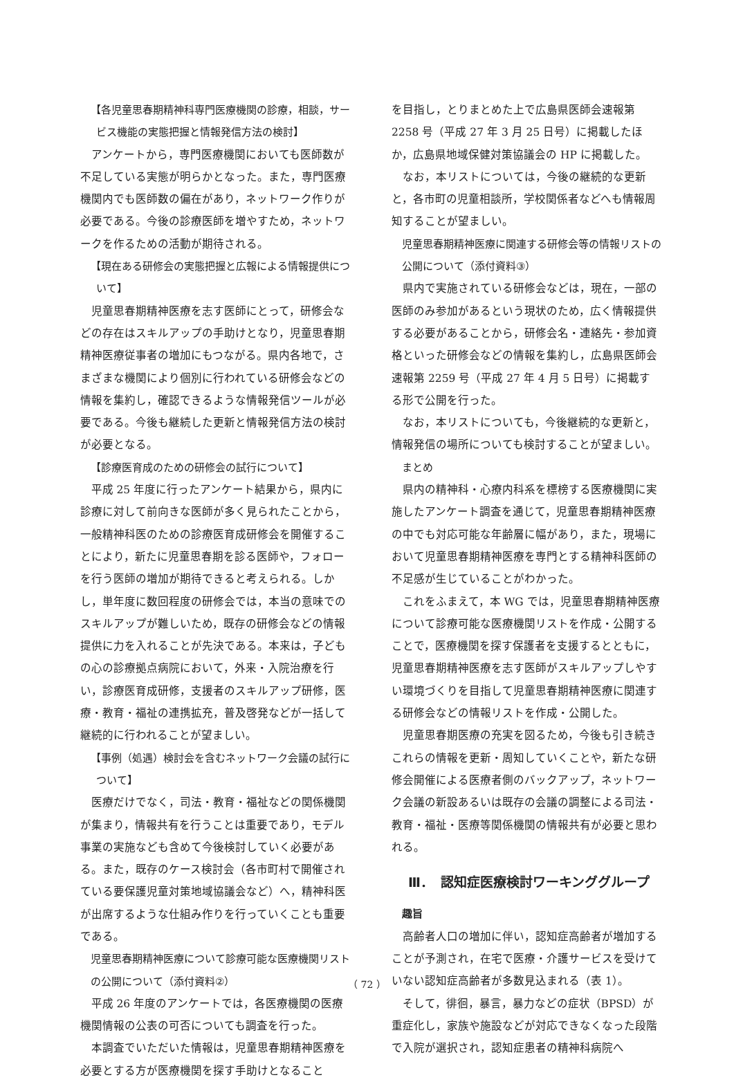【各児童思春期精神科専門医療機関の診療，相談，サービス機能の実態把握と情報発信方法の検討】
アンケートから，専門医療機関においても医師数が不足している実態が明らかとなった。また，専門医療機関内でも医師数の偏在があり，ネットワーク作りが必要である。今後の診療医師を増やすため，ネットワークを作るための活動が期待される。
【現在ある研修会の実態把握と広報による情報提供について】
児童思春期精神医療を志す医師にとって，研修会などの存在はスキルアップの手助けとなり，児童思春期精神医療従事者の増加にもつながる。県内各地で，さまざまな機関により個別に行われている研修会などの情報を集約し，確認できるような情報発信ツールが必要である。今後も継続した更新と情報発信方法の検討が必要となる。
【診療医育成のための研修会の試行について】
平成 25 年度に行ったアンケート結果から，県内に診療に対して前向きな医師が多く見られたことから，一般精神科医のための診療医育成研修会を開催することにより，新たに児童思春期を診る医師や，フォローを行う医師の増加が期待できると考えられる。しかし，単年度に数回程度の研修会では，本当の意味でのスキルアップが難しいため，既存の研修会などの情報提供に力を入れることが先決である。本来は，子どもの心の診療拠点病院において，外来・入院治療を行い，診療医育成研修，支援者のスキルアップ研修，医療・教育・福祉の連携拡充，普及啓発などが一括して継続的に行われることが望ましい。
【事例（処遇）検討会を含むネットワーク会議の試行について】
医療だけでなく，司法・教育・福祉などの関係機関が集まり，情報共有を行うことは重要であり，モデル事業の実施なども含めて今後検討していく必要がある。また，既存のケース検討会（各市町村で開催されている要保護児童対策地域協議会など）へ，精神科医が出席するような仕組み作りを行っていくことも重要である。
児童思春期精神医療について診療可能な医療機関リストの公開について（添付資料②）
平成 26 年度のアンケートでは，各医療機関の医療機関情報の公表の可否についても調査を行った。
本調査でいただいた情報は，児童思春期精神医療を必要とする方が医療機関を探す手助けとなること
を目指し，とりまとめた上で広島県医師会速報第 2258 号（平成 27 年 3 月 25 日号）に掲載したほか，広島県地域保健対策協議会の HP に掲載した。
なお，本リストについては，今後の継続的な更新と，各市町の児童相談所，学校関係者などへも情報周知することが望ましい。
児童思春期精神医療に関連する研修会等の情報リストの公開について（添付資料③）
県内で実施されている研修会などは，現在，一部の医師のみ参加があるという現状のため，広く情報提供する必要があることから，研修会名・連絡先・参加資格といった研修会などの情報を集約し，広島県医師会速報第 2259 号（平成 27 年 4 月 5 日号）に掲載する形で公開を行った。
なお，本リストについても，今後継続的な更新と，情報発信の場所についても検討することが望ましい。
まとめ
県内の精神科・心療内科系を標榜する医療機関に実施したアンケート調査を通じて，児童思春期精神医療の中でも対応可能な年齢層に幅があり，また，現場において児童思春期精神医療を専門とする精神科医師の不足感が生じていることがわかった。
これをふまえて，本 WG では，児童思春期精神医療について診療可能な医療機関リストを作成・公開することで，医療機関を探す保護者を支援するとともに，児童思春期精神医療を志す医師がスキルアップしやすい環境づくりを目指して児童思春期精神医療に関連する研修会などの情報リストを作成・公開した。
児童思春期医療の充実を図るため，今後も引き続きこれらの情報を更新・周知していくことや，新たな研修会開催による医療者側のバックアップ，ネットワーク会議の新設あるいは既存の会議の調整による司法・教育・福祉・医療等関係機関の情報共有が必要と思われる。
Ⅲ．　認知症医療検討ワーキンググループ
趣旨
高齢者人口の増加に伴い，認知症高齢者が増加することが予測され，在宅で医療・介護サービスを受けていない認知症高齢者が多数見込まれる（表 1）。
そして，徘徊，暴言，暴力などの症状（BPSD）が重症化し，家族や施設などが対応できなくなった段階で入院が選択され，認知症患者の精神科病院へ
（ 72 ）